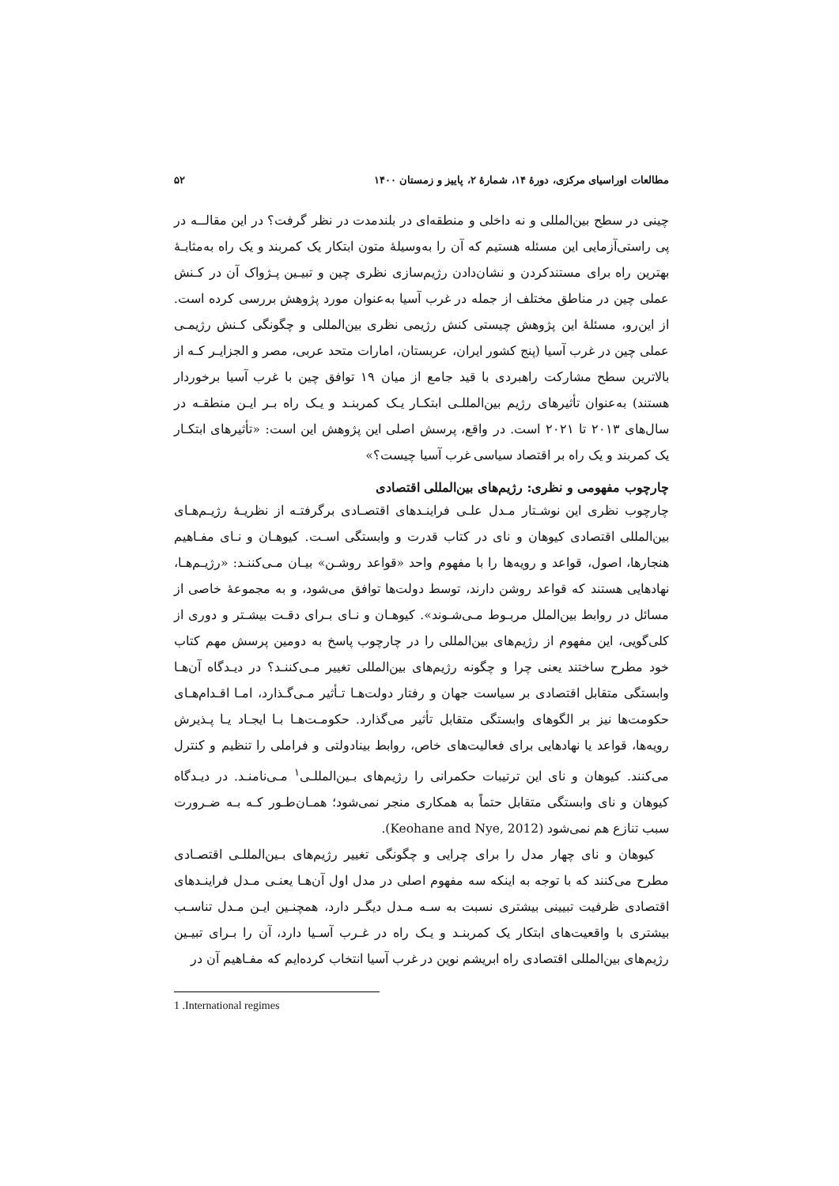مطالعات اوراسیای مرکزی، دورۀ ۱۴، شمارۀ ۲، پاییز و زمستان ۱۴۰۰ ۵۲
چینی در سطح بین‌المللی و نه داخلی و منطقه‌ای در بلندمدت در نظر گرفت؟ در این مقالــه در پی راستی‌آزمایی این مسئله هستیم که آن را به‌وسیلۀ متون ابتکار یک کمربند و یک راه به‌مثابـۀ بهترین راه برای مستندکردن و نشان‌دادن رژیم‌سازی نظری چین و تبیـین پـژواک آن در کـنش عملی چین در مناطق مختلف از جمله در غرب آسیا به‌عنوان مورد پژوهش بررسی کرده است. از این‌رو، مسئلۀ این پژوهش چیستی کنش رژیمی نظری بین‌المللی و چگونگی کـنش رژیمـی عملی چین در غرب آسیا (پنج کشور ایران، عربستان، امارات متحد عربی، مصر و الجزایـر کـه از بالاترین سطح مشارکت راهبردی با قید جامع از میان ۱۹ توافق چین با غرب آسیا برخوردار هستند) به‌عنوان تأثیرهای رژیم بین‌المللـی ابتکـار یـک کمربنـد و یـک راه بـر ایـن منطقـه در سال‌های ۲۰۱۳ تا ۲۰۲۱ است. در واقع، پرسش اصلی این پژوهش این است: «تأثیرهای ابتکـار یک کمربند و یک راه بر اقتصاد سیاسی غرب آسیا چیست؟»
چارچوب مفهومی و نظری: رژیم‌های بین‌المللی اقتصادی
چارچوب نظری این نوشـتار مـدل علـی فراینـدهای اقتصـادی برگرفتـه از نظریـۀ رژیـم‌هـای بین‌المللی اقتصادی کیوهان و نای در کتاب قدرت و وابستگی اسـت. کیوهـان و نـای مفـاهیم هنجارها، اصول، قواعد و رویه‌ها را با مفهوم واحد «قواعد روشـن» بیـان مـی‌کننـد: «رژیـم‌هـا، نهادهایی هستند که قواعد روشن دارند، توسط دولت‌ها توافق می‌شود، و به مجموعۀ خاصی از مسائل در روابط بین‌الملل مربـوط مـی‌شـوند». کیوهـان و نـای بـرای دقـت بیشـتر و دوری از کلی‌گویی، این مفهوم از رژیم‌های بین‌المللی را در چارچوب پاسخ به دومین پرسش مهم کتاب خود مطرح ساختند یعنی چرا و چگونه رژیم‌های بین‌المللی تغییر مـی‌کننـد؟ در دیـدگاه آن‌هـا وابستگی متقابل اقتصادی بر سیاست جهان و رفتار دولت‌هـا تـأثیر مـی‌گـذارد، امـا اقـدام‌هـای حکومت‌ها نیز بر الگوهای وابستگی متقابل تأثیر می‌گذارد. حکومـت‌هـا بـا ایجـاد یـا پـذیرش رویه‌ها، قواعد یا نهادهایی برای فعالیت‌های خاص، روابط بینادولتی و فراملی را تنظیم و کنترل می‌کنند. کیوهان و نای این ترتیبات حکمرانی را رژیم‌های بـین‌المللـی<sup>۱</sup> مـی‌نامنـد. در دیـدگاه کیوهان و نای وابستگی متقابل حتماً به همکاری منجر نمی‌شود؛ همـان‌طـور کـه بـه ضـرورت سبب تنازع هم نمی‌شود (Keohane and Nye, 2012).
کیوهان و نای چهار مدل را برای چرایی و چگونگی تغییر رژیم‌های بـین‌المللـی اقتصـادی مطرح می‌کنند که با توجه به اینکه سه مفهوم اصلی در مدل اول آن‌هـا یعنـی مـدل فراینـدهای اقتصادی ظرفیت تبیینی بیشتری نسبت به سـه مـدل دیگـر دارد، همچنـین ایـن مـدل تناسـب بیشتری با واقعیت‌های ابتکار یک کمربنـد و یـک راه در غـرب آسـیا دارد، آن را بـرای تبیـین رژیم‌های بین‌المللی اقتصادی راه ابریشم نوین در غرب آسیا انتخاب کرده‌ایم که مفـاهیم آن در
1 .International regimes